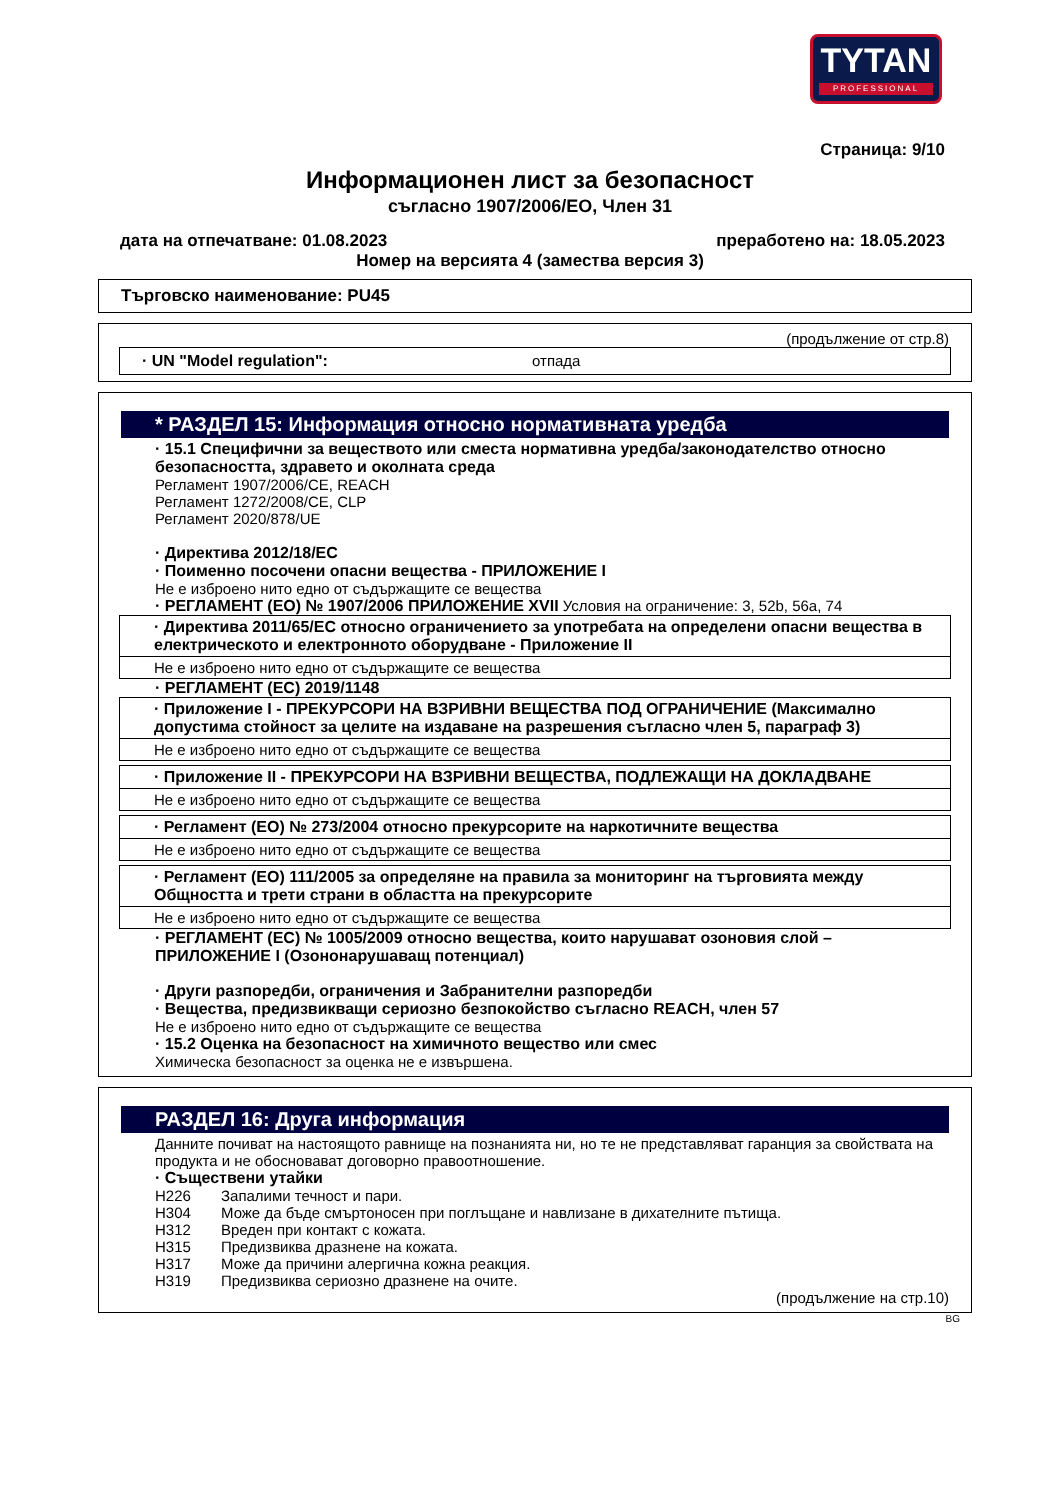TYTAN
PROFESSIONAL
Страница: 9/10
Информационен лист за безопасност
съгласно 1907/2006/ЕО, Член 31
дата на отпечатване: 01.08.2023 преработено на: 18.05.2023
Номер на версията 4 (замества версия 3)
Търговско наименование: PU45
(продължение от стр.8)
· UN "Model regulation": отпада
* РАЗДЕЛ 15: Информация относно нормативната уредба
· 15.1 Специфични за веществото или сместа нормативна уредба/законодателство относно безопасността, здравето и околната среда
Регламент 1907/2006/CE, REACH
Регламент 1272/2008/CE, CLP
Регламент 2020/878/UE
· Директива 2012/18/ЕС
· Поименно посочени опасни вещества - ПРИЛОЖЕНИЕ I
Не е изброено нито едно от съдържащите се вещества
· РЕГЛАМЕНТ (ЕО) № 1907/2006 ПРИЛОЖЕНИЕ XVII Условия на ограничение: 3, 52b, 56a, 74
· Директива 2011/65/ЕС относно ограничението за употребата на определени опасни вещества в електрическото и електронното оборудване - Приложение II
Не е изброено нито едно от съдържащите се вещества
· РЕГЛАМЕНТ (ЕС) 2019/1148
· Приложение I - ПРЕКУРСОРИ НА ВЗРИВНИ ВЕЩЕСТВА ПОД ОГРАНИЧЕНИЕ (Максимално допустима стойност за целите на издаване на разрешения съгласно член 5, параграф 3)
Не е изброено нито едно от съдържащите се вещества
· Приложение II - ПРЕКУРСОРИ НА ВЗРИВНИ ВЕЩЕСТВА, ПОДЛЕЖАЩИ НА ДОКЛАДВАНЕ
Не е изброено нито едно от съдържащите се вещества
· Регламент (ЕО) № 273/2004 относно прекурсорите на наркотичните вещества
Не е изброено нито едно от съдържащите се вещества
· Регламент (ЕО) 111/2005 за определяне на правила за мониторинг на търговията между Общността и трети страни в областта на прекурсорите
Не е изброено нито едно от съдържащите се вещества
· РЕГЛАМЕНТ (ЕС) № 1005/2009 относно вещества, които нарушават озоновия слой – ПРИЛОЖЕНИЕ I (Озононарушаващ потенциал)
· Други разпоредби, ограничения и Забранителни разпоредби
· Вещества, предизвикващи сериозно безпокойство съгласно REACH, член 57
Не е изброено нито едно от съдържащите се вещества
· 15.2 Оценка на безопасност на химичното вещество или смес
Химическа безопасност за оценка не е извършена.
РАЗДЕЛ 16: Друга информация
Данните почиват на настоящото равнище на познанията ни, но те не представляват гаранция за свойствата на продукта и не обосновават договорно правоотношение.
· Съществени утайки
H226 Запалими течност и пари.
H304 Може да бъде смъртоносен при поглъщане и навлизане в дихателните пътища.
H312 Вреден при контакт с кожата.
H315 Предизвиква дразнене на кожата.
H317 Може да причини алергична кожна реакция.
H319 Предизвиква сериозно дразнене на очите.
(продължение на стр.10)
BG